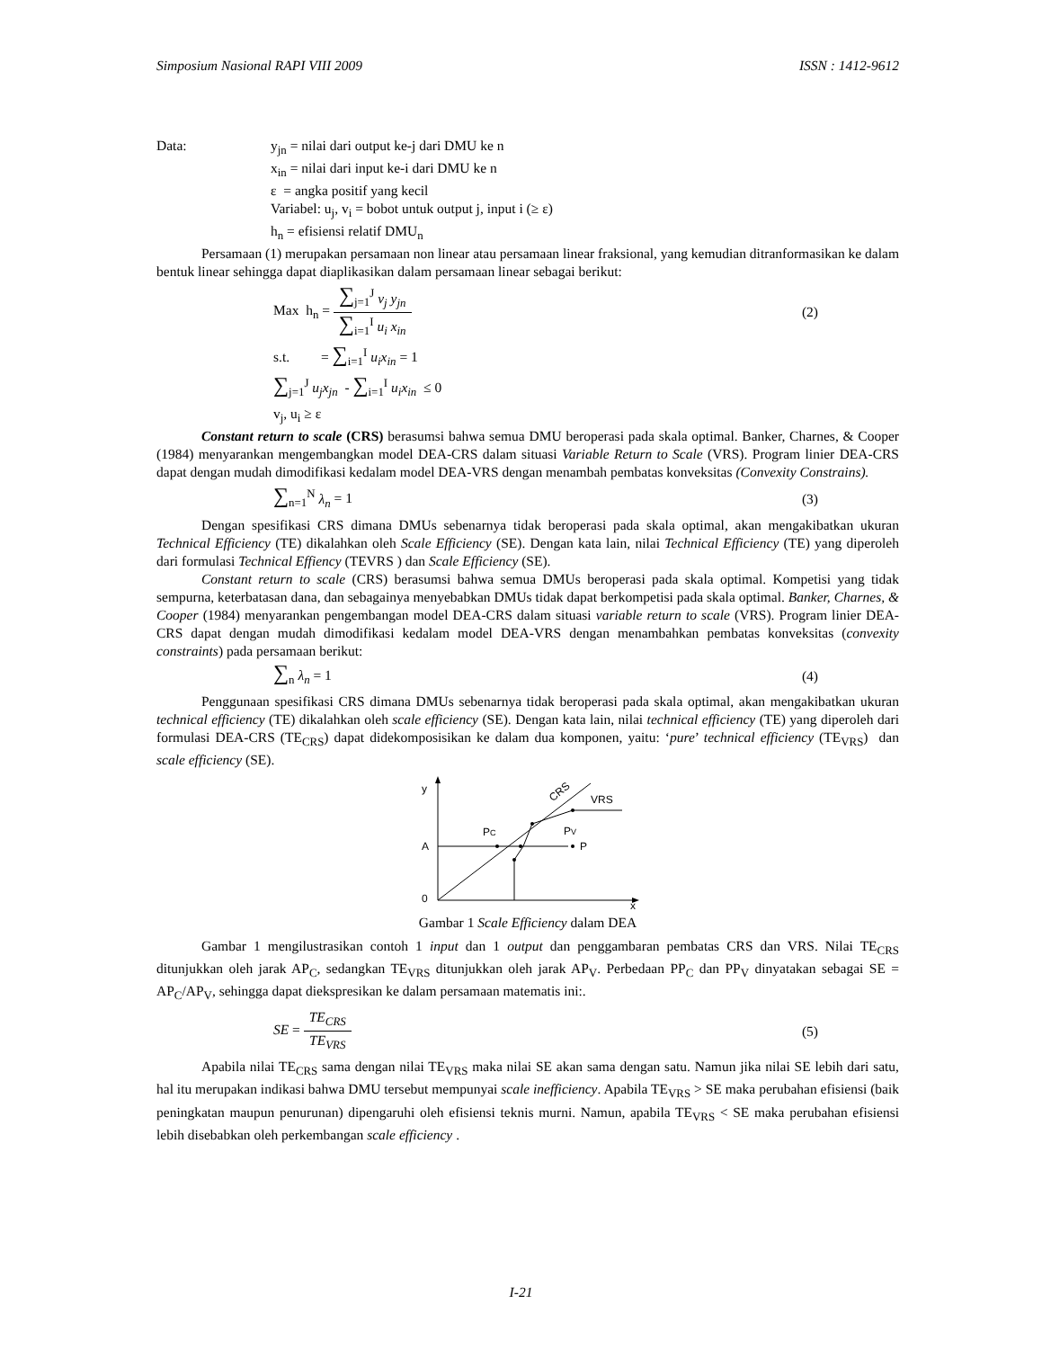Simposium Nasional RAPI VIII 2009 ISSN : 1412-9612
Data: y<sub>jn</sub> = nilai dari output ke-j dari DMU ke n
x<sub>in</sub> = nilai dari input ke-i dari DMU ke n
ε = angka positif yang kecil
Variabel: u<sub>j</sub>, v<sub>i</sub> = bobot untuk output j, input i (≥ ε)
h<sub>n</sub> = efisiensi relatif DMU<sub>n</sub>
Persamaan (1) merupakan persamaan non linear atau persamaan linear fraksional, yang kemudian ditranformasikan ke dalam bentuk linear sehingga dapat diaplikasikan dalam persamaan linear sebagai berikut:
Max h<sub>n</sub> = ∑<sub>j=1</sub><sup>J</sup> v<sub>j</sub> y<sub>jn</sub> ∑<sub>i=1</sub><sup>I</sup> u<sub>i</sub> x<sub>in</sub> (2)
s.t. = ∑<sub>i=1</sub><sup>I</sup> u<sub>i</sub>x<sub>in</sub> = 1
∑<sub>j=1</sub><sup>J</sup> u<sub>j</sub>x<sub>jn</sub> - ∑<sub>i=1</sub><sup>I</sup> u<sub>i</sub>x<sub>in</sub> ≤ 0
v<sub>j</sub>, u<sub>i</sub> ≥ ε
Constant return to scale (CRS) berasumsi bahwa semua DMU beroperasi pada skala optimal. Banker, Charnes, & Cooper (1984) menyarankan mengembangkan model DEA-CRS dalam situasi Variable Return to Scale (VRS). Program linier DEA-CRS dapat dengan mudah dimodifikasi kedalam model DEA-VRS dengan menambah pembatas konveksitas (Convexity Constrains).
∑<sub>n=1</sub><sup>N</sup> λ<sub>n</sub> = 1 (3)
Dengan spesifikasi CRS dimana DMUs sebenarnya tidak beroperasi pada skala optimal, akan mengakibatkan ukuran Technical Efficiency (TE) dikalahkan oleh Scale Efficiency (SE). Dengan kata lain, nilai Technical Efficiency (TE) yang diperoleh dari formulasi Technical Effiency (TEVRS ) dan Scale Efficiency (SE).
Constant return to scale (CRS) berasumsi bahwa semua DMUs beroperasi pada skala optimal. Kompetisi yang tidak sempurna, keterbatasan dana, dan sebagainya menyebabkan DMUs tidak dapat berkompetisi pada skala optimal. Banker, Charnes, & Cooper (1984) menyarankan pengembangan model DEA-CRS dalam situasi variable return to scale (VRS). Program linier DEA-CRS dapat dengan mudah dimodifikasi kedalam model DEA-VRS dengan menambahkan pembatas konveksitas (convexity constraints) pada persamaan berikut:
∑<sub>n</sub> λ<sub>n</sub> = 1 (4)
Penggunaan spesifikasi CRS dimana DMUs sebenarnya tidak beroperasi pada skala optimal, akan mengakibatkan ukuran technical efficiency (TE) dikalahkan oleh scale efficiency (SE). Dengan kata lain, nilai technical efficiency (TE) yang diperoleh dari formulasi DEA-CRS (TE<sub>CRS</sub>) dapat didekomposisikan ke dalam dua komponen, yaitu: ‘pure’ technical efficiency (TE<sub>VRS</sub>) dan scale efficiency (SE).
y
A
0
x
P
PC
PV
VRS
CRS
Gambar 1 Scale Efficiency dalam DEA
Gambar 1 mengilustrasikan contoh 1 input dan 1 output dan penggambaran pembatas CRS dan VRS. Nilai TE<sub>CRS</sub> ditunjukkan oleh jarak AP<sub>C</sub>, sedangkan TE<sub>VRS</sub> ditunjukkan oleh jarak AP<sub>V</sub>. Perbedaan PP<sub>C</sub> dan PP<sub>V</sub> dinyatakan sebagai SE = AP<sub>C</sub>/AP<sub>V</sub>, sehingga dapat diekspresikan ke dalam persamaan matematis ini:.
SE = TE<sub>CRS</sub> TE<sub>VRS</sub> (5)
Apabila nilai TE<sub>CRS</sub> sama dengan nilai TE<sub>VRS</sub> maka nilai SE akan sama dengan satu. Namun jika nilai SE lebih dari satu, hal itu merupakan indikasi bahwa DMU tersebut mempunyai scale inefficiency. Apabila TE<sub>VRS</sub> > SE maka perubahan efisiensi (baik peningkatan maupun penurunan) dipengaruhi oleh efisiensi teknis murni. Namun, apabila TE<sub>VRS</sub> < SE maka perubahan efisiensi lebih disebabkan oleh perkembangan scale efficiency .
I-21